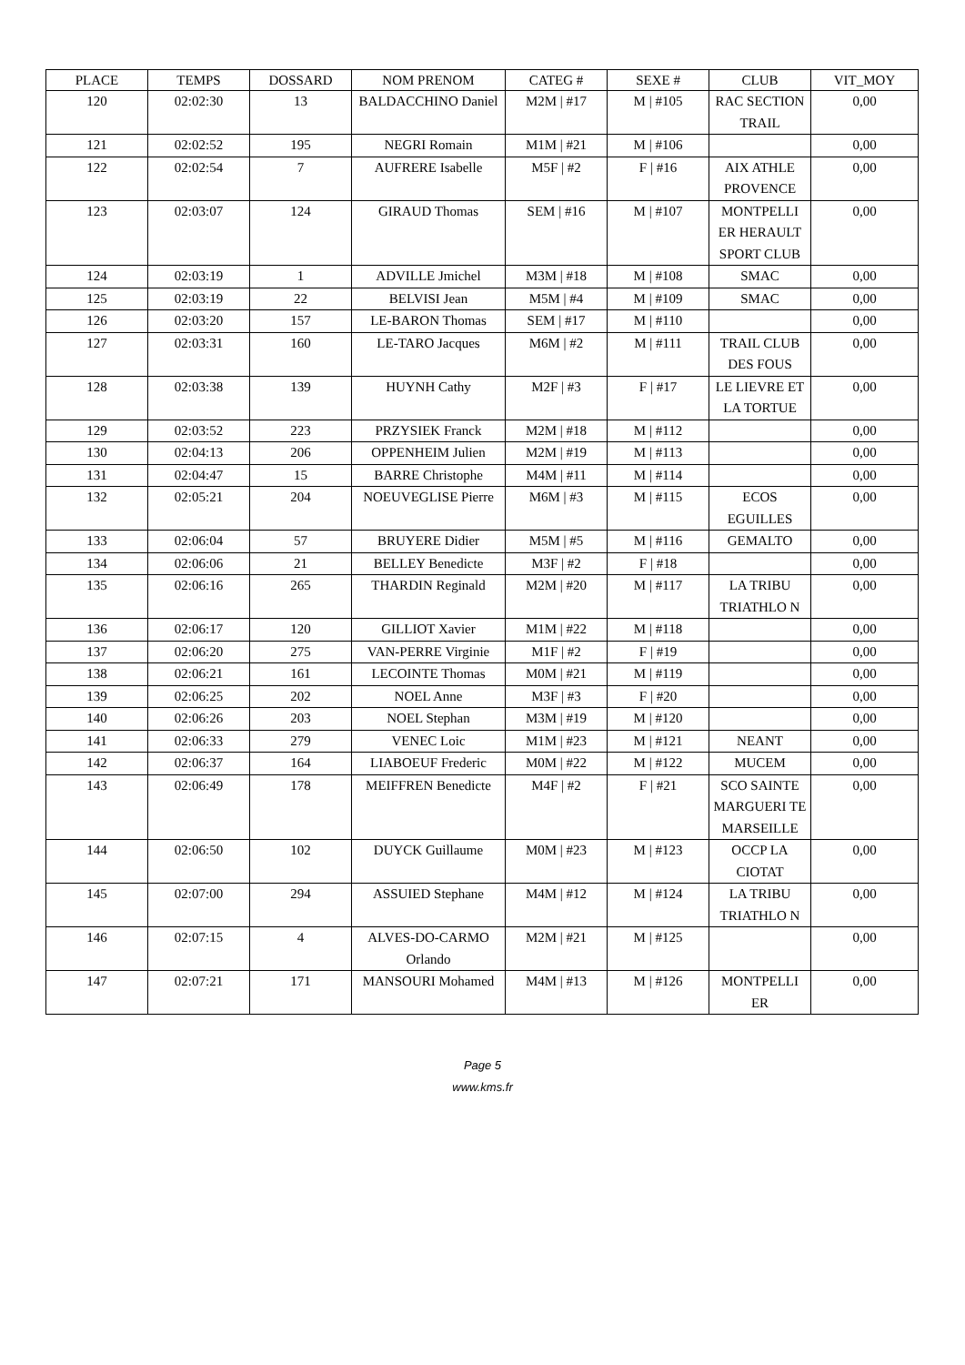| PLACE | TEMPS | DOSSARD | NOM PRENOM | CATEG # | SEXE # | CLUB | VIT_MOY |
| --- | --- | --- | --- | --- | --- | --- | --- |
| 120 | 02:02:30 | 13 | BALDACCHINO Daniel | M2M / #17 | M / #105 | RAC SECTION TRAIL | 0,00 |
| 121 | 02:02:52 | 195 | NEGRI Romain | M1M / #21 | M / #106 | | 0,00 |
| 122 | 02:02:54 | 7 | AUFRERE Isabelle | M5F / #2 | F / #16 | AIX ATHLE PROVENCE | 0,00 |
| 123 | 02:03:07 | 124 | GIRAUD Thomas | SEM / #16 | M / #107 | MONTPELLI ER HERAULT SPORT CLUB | 0,00 |
| 124 | 02:03:19 | 1 | ADVILLE Jmichel | M3M / #18 | M / #108 | SMAC | 0,00 |
| 125 | 02:03:19 | 22 | BELVISI Jean | M5M / #4 | M / #109 | SMAC | 0,00 |
| 126 | 02:03:20 | 157 | LE-BARON Thomas | SEM / #17 | M / #110 | | 0,00 |
| 127 | 02:03:31 | 160 | LE-TARO Jacques | M6M / #2 | M / #111 | TRAIL CLUB DES FOUS | 0,00 |
| 128 | 02:03:38 | 139 | HUYNH Cathy | M2F / #3 | F / #17 | LE LIEVRE ET LA TORTUE | 0,00 |
| 129 | 02:03:52 | 223 | PRZYSIEK Franck | M2M / #18 | M / #112 | | 0,00 |
| 130 | 02:04:13 | 206 | OPPENHEIM Julien | M2M / #19 | M / #113 | | 0,00 |
| 131 | 02:04:47 | 15 | BARRE Christophe | M4M / #11 | M / #114 | | 0,00 |
| 132 | 02:05:21 | 204 | NOEUVEGLISE Pierre | M6M / #3 | M / #115 | ECOS EGUILLES | 0,00 |
| 133 | 02:06:04 | 57 | BRUYERE Didier | M5M / #5 | M / #116 | GEMALTO | 0,00 |
| 134 | 02:06:06 | 21 | BELLEY Benedicte | M3F / #2 | F / #18 | | 0,00 |
| 135 | 02:06:16 | 265 | THARDIN Reginald | M2M / #20 | M / #117 | LA TRIBU TRIATHLO N | 0,00 |
| 136 | 02:06:17 | 120 | GILLIOT Xavier | M1M / #22 | M / #118 | | 0,00 |
| 137 | 02:06:20 | 275 | VAN-PERRE Virginie | M1F / #2 | F / #19 | | 0,00 |
| 138 | 02:06:21 | 161 | LECOINTE Thomas | M0M / #21 | M / #119 | | 0,00 |
| 139 | 02:06:25 | 202 | NOEL Anne | M3F / #3 | F / #20 | | 0,00 |
| 140 | 02:06:26 | 203 | NOEL Stephan | M3M / #19 | M / #120 | | 0,00 |
| 141 | 02:06:33 | 279 | VENEC Loic | M1M / #23 | M / #121 | NEANT | 0,00 |
| 142 | 02:06:37 | 164 | LIABOEUF Frederic | M0M / #22 | M / #122 | MUCEM | 0,00 |
| 143 | 02:06:49 | 178 | MEIFFREN Benedicte | M4F / #2 | F / #21 | SCO SAINTE MARGUERI TE MARSEILLE | 0,00 |
| 144 | 02:06:50 | 102 | DUYCK Guillaume | M0M / #23 | M / #123 | OCCP LA CIOTAT | 0,00 |
| 145 | 02:07:00 | 294 | ASSUIED Stephane | M4M / #12 | M / #124 | LA TRIBU TRIATHLO N | 0,00 |
| 146 | 02:07:15 | 4 | ALVES-DO-CARMO Orlando | M2M / #21 | M / #125 | | 0,00 |
| 147 | 02:07:21 | 171 | MANSOURI Mohamed | M4M / #13 | M / #126 | MONTPELLI ER | 0,00 |
Page 5
www.kms.fr